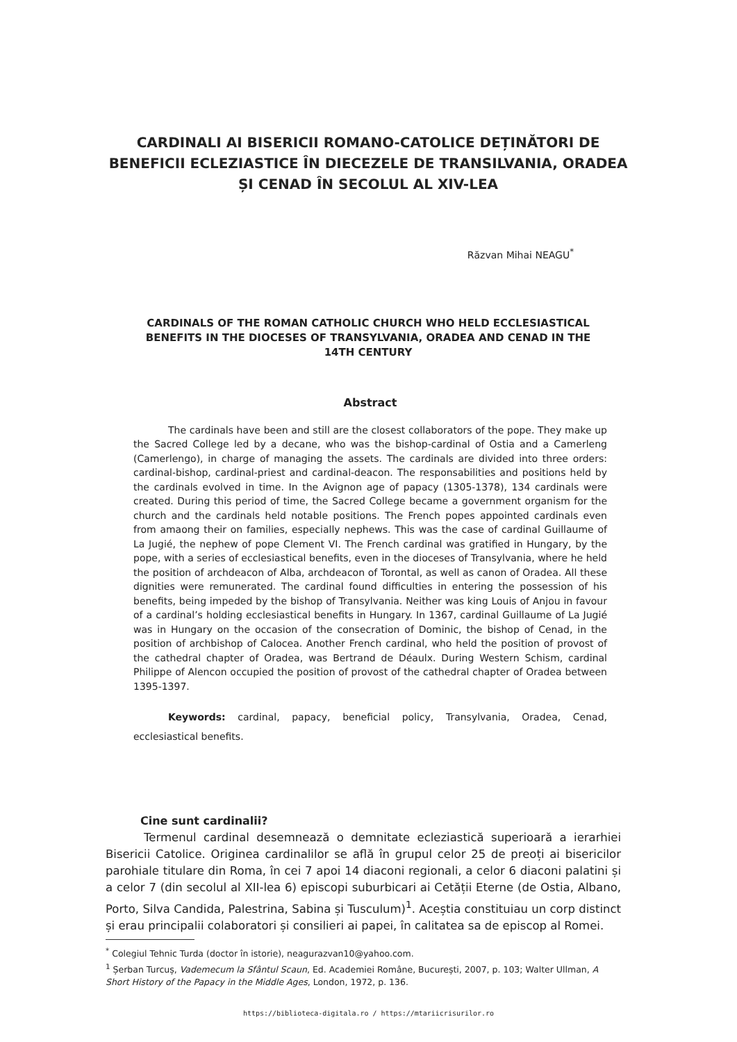CARDINALI AI BISERICII ROMANO-CATOLICE DEȚINĂTORI DE BENEFICII ECLEZIASTICE ÎN DIECEZELE DE TRANSILVANIA, ORADEA ȘI CENAD ÎN SECOLUL AL XIV-LEA
Răzvan Mihai NEAGU<sup>*</sup>
CARDINALS OF THE ROMAN CATHOLIC CHURCH WHO HELD ECCLESIASTICAL BENEFITS IN THE DIOCESES OF TRANSYLVANIA, ORADEA AND CENAD IN THE 14TH CENTURY
Abstract
The cardinals have been and still are the closest collaborators of the pope. They make up the Sacred College led by a decane, who was the bishop-cardinal of Ostia and a Camerleng (Camerlengo), in charge of managing the assets. The cardinals are divided into three orders: cardinal-bishop, cardinal-priest and cardinal-deacon. The responsabilities and positions held by the cardinals evolved in time. In the Avignon age of papacy (1305-1378), 134 cardinals were created. During this period of time, the Sacred College became a government organism for the church and the cardinals held notable positions. The French popes appointed cardinals even from amaong their on families, especially nephews. This was the case of cardinal Guillaume of La Jugié, the nephew of pope Clement VI. The French cardinal was gratified in Hungary, by the pope, with a series of ecclesiastical benefits, even in the dioceses of Transylvania, where he held the position of archdeacon of Alba, archdeacon of Torontal, as well as canon of Oradea. All these dignities were remunerated. The cardinal found difficulties in entering the possession of his benefits, being impeded by the bishop of Transylvania. Neither was king Louis of Anjou in favour of a cardinal’s holding ecclesiastical benefits in Hungary. In 1367, cardinal Guillaume of La Jugié was in Hungary on the occasion of the consecration of Dominic, the bishop of Cenad, in the position of archbishop of Calocea. Another French cardinal, who held the position of provost of the cathedral chapter of Oradea, was Bertrand de Déaulx. During Western Schism, cardinal Philippe of Alencon occupied the position of provost of the cathedral chapter of Oradea between 1395-1397.
Keywords: cardinal, papacy, beneficial policy, Transylvania, Oradea, Cenad, ecclesiastical benefits.
Cine sunt cardinalii?
Termenul cardinal desemnează o demnitate ecleziastică superioară a ierarhiei Bisericii Catolice. Originea cardinalilor se află în grupul celor 25 de preoți ai bisericilor parohiale titulare din Roma, în cei 7 apoi 14 diaconi regionali, a celor 6 diaconi palatini și a celor 7 (din secolul al XII-lea 6) episcopi suburbicari ai Cetății Eterne (de Ostia, Albano, Porto, Silva Candida, Palestrina, Sabina și Tusculum)<sup>1</sup>. Aceștia constituiau un corp distinct și erau principalii colaboratori și consilieri ai papei, în calitatea sa de episcop al Romei.
<sup>*</sup> Colegiul Tehnic Turda (doctor în istorie), neagurazvan10@yahoo.com.
<sup>1</sup> Șerban Turcuș, Vademecum la Sfântul Scaun, Ed. Academiei Române, București, 2007, p. 103; Walter Ullman, A Short History of the Papacy in the Middle Ages, London, 1972, p. 136.
https://biblioteca-digitala.ro / https://mtariicrisurilor.ro